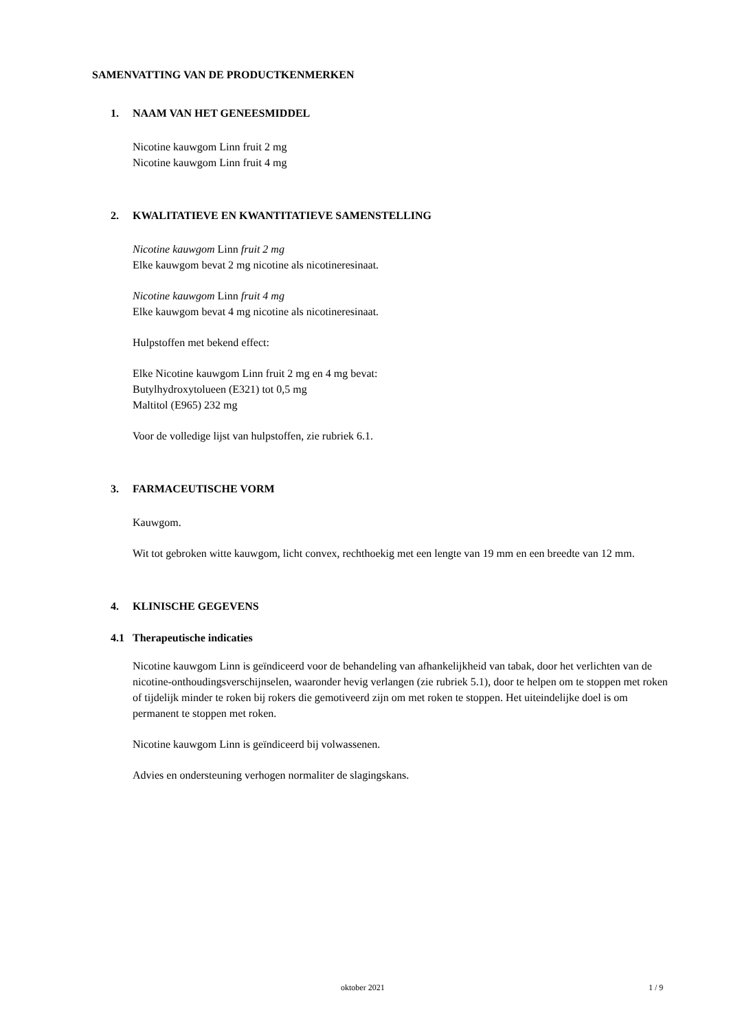SAMENVATTING VAN DE PRODUCTKENMERKEN
1. NAAM VAN HET GENEESMIDDEL
Nicotine kauwgom Linn fruit 2 mg
Nicotine kauwgom Linn fruit 4 mg
2. KWALITATIEVE EN KWANTITATIEVE SAMENSTELLING
Nicotine kauwgom Linn fruit 2 mg
Elke kauwgom bevat 2 mg nicotine als nicotineresinaat.
Nicotine kauwgom Linn fruit 4 mg
Elke kauwgom bevat 4 mg nicotine als nicotineresinaat.
Hulpstoffen met bekend effect:
Elke Nicotine kauwgom Linn fruit 2 mg en 4 mg bevat:
Butylhydroxytolueen (E321) tot 0,5 mg
Maltitol (E965) 232 mg
Voor de volledige lijst van hulpstoffen, zie rubriek 6.1.
3. FARMACEUTISCHE VORM
Kauwgom.
Wit tot gebroken witte kauwgom, licht convex, rechthoekig met een lengte van 19 mm en een breedte van 12 mm.
4. KLINISCHE GEGEVENS
4.1 Therapeutische indicaties
Nicotine kauwgom Linn is geïndiceerd voor de behandeling van afhankelijkheid van tabak, door het verlichten van de nicotine-onthoudingsverschijnselen, waaronder hevig verlangen (zie rubriek 5.1), door te helpen om te stoppen met roken of tijdelijk minder te roken bij rokers die gemotiveerd zijn om met roken te stoppen. Het uiteindelijke doel is om permanent te stoppen met roken.
Nicotine kauwgom Linn is geïndiceerd bij volwassenen.
Advies en ondersteuning verhogen normaliter de slagingskans.
oktober 2021 1 / 9